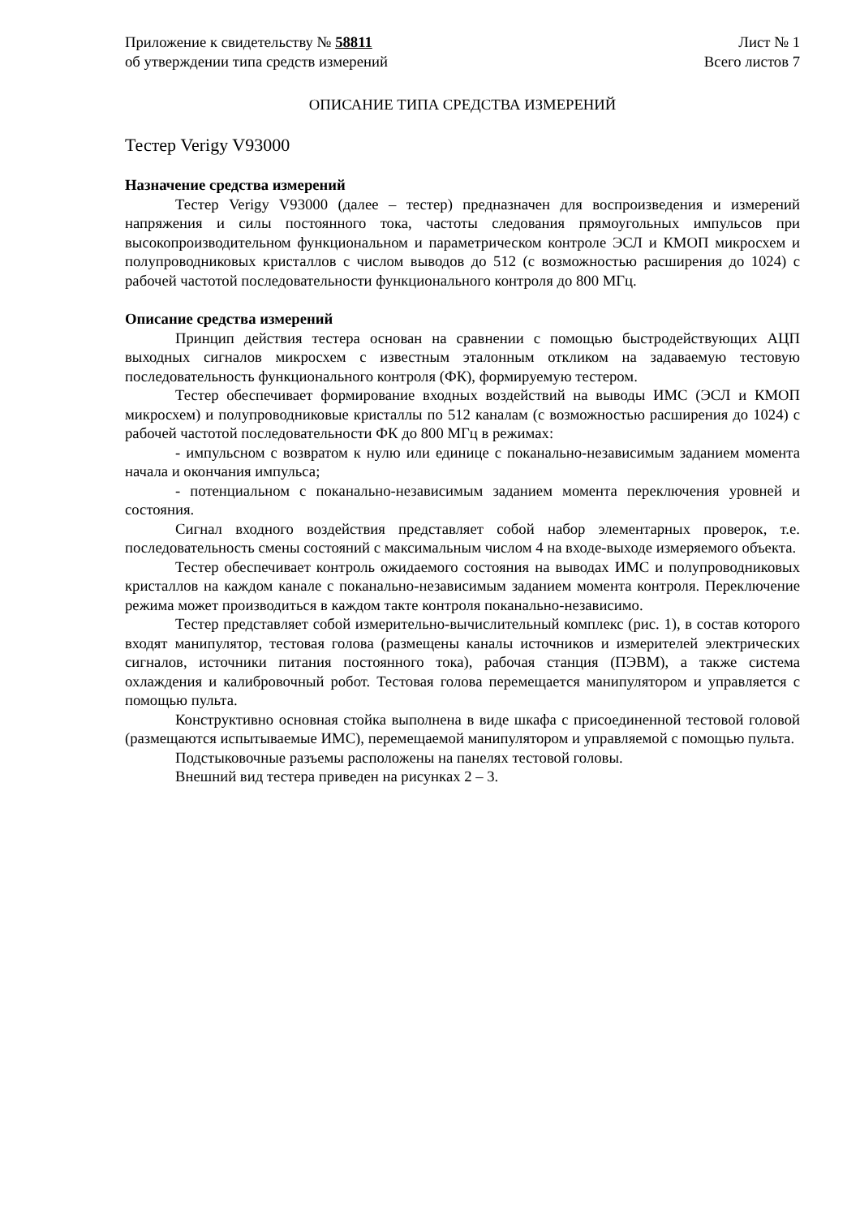Приложение к свидетельству № 58811
об утверждении типа средств измерений
Лист № 1
Всего листов 7
ОПИСАНИЕ ТИПА СРЕДСТВА ИЗМЕРЕНИЙ
Тестер Verigy V93000
Назначение средства измерений
Тестер Verigy V93000 (далее – тестер) предназначен для воспроизведения и измерений напряжения и силы постоянного тока, частоты следования прямоугольных импульсов при высокопроизводительном функциональном и параметрическом контроле ЭСЛ и КМОП микросхем и полупроводниковых кристаллов с числом выводов до 512 (с возможностью расширения до 1024) с рабочей частотой последовательности функционального контроля до 800 МГц.
Описание средства измерений
Принцип действия тестера основан на сравнении с помощью быстродействующих АЦП выходных сигналов микросхем с известным эталонным откликом на задаваемую тестовую последовательность функционального контроля (ФК), формируемую тестером.
Тестер обеспечивает формирование входных воздействий на выводы ИМС (ЭСЛ и КМОП микросхем) и полупроводниковые кристаллы по 512 каналам (с возможностью расширения до 1024) с рабочей частотой последовательности ФК до 800 МГц в режимах:
- импульсном с возвратом к нулю или единице с поканально-независимым заданием момента начала и окончания импульса;
- потенциальном с поканально-независимым заданием момента переключения уровней и состояния.
Сигнал входного воздействия представляет собой набор элементарных проверок, т.е. последовательность смены состояний с максимальным числом 4 на входе-выходе измеряемого объекта.
Тестер обеспечивает контроль ожидаемого состояния на выводах ИМС и полупроводниковых кристаллов на каждом канале с поканально-независимым заданием момента контроля. Переключение режима может производиться в каждом такте контроля поканально-независимо.
Тестер представляет собой измерительно-вычислительный комплекс (рис. 1), в состав которого входят манипулятор, тестовая голова (размещены каналы источников и измерителей электрических сигналов, источники питания постоянного тока), рабочая станция (ПЭВМ), а также система охлаждения и калибровочный робот. Тестовая голова перемещается манипулятором и управляется с помощью пульта.
Конструктивно основная стойка выполнена в виде шкафа с присоединенной тестовой головой (размещаются испытываемые ИМС), перемещаемой манипулятором и управляемой с помощью пульта.
Подстыковочные разъемы расположены на панелях тестовой головы.
Внешний вид тестера приведен на рисунках 2 – 3.